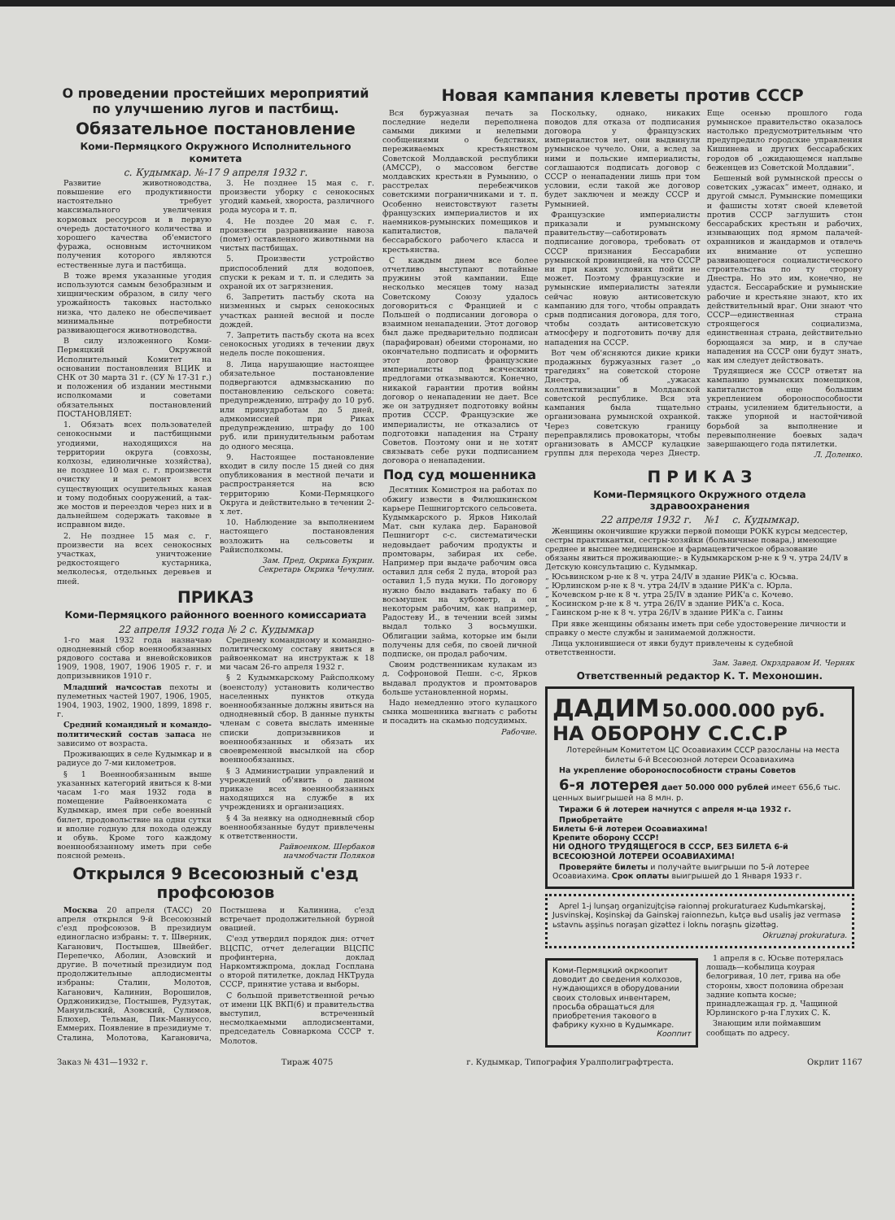О проведении простейших мероприятий по улучшению лугов и пастбищ.
Обязательное постановление
Коми-Пермяцкого Окружного Исполнительного комитета
с. Кудымкар. №-17 9 апреля 1932 г.
Развитие животноводства, повышение его продуктивности настоятельно требует максимального увеличения кормовых рессурсов и в первую очередь достаточного количества и хорошего качества об'емистого фуража, основным источником получения которого являются естественные луга и пастбища.
В тоже время указанные угодия используются самым безобразным и хищническим образом, в силу чего урожайность таковых настолько низка, что далеко не обеспечивает минимальные потребности развивающегося животноводства.
В силу изложенного Коми-Пермяцкий Окружной Исполнительный Комитет на основании постановления ВЦИК и СНК от 30 марта 31 г. (СУ № 17-31 г.) и положения об издании местными исполкомами и советами обязательных постановлений ПОСТАНОВЛЯЕТ:
1. Обязать всех пользователей сенокосными и пастбищными угодиями, находящихся на территории округа (совхозы, колхозы, единоличные хозяйства), не позднее 10 мая с. г. произвести очистку и ремонт всех существующих осушительных канав и тому подобных сооружений, а так-же мостов и переездов через них и в дальнейшем содержать таковые в исправном виде.
2. Не позднее 15 мая с. г. произвести на всех сенокосных участках, уничтожение редкостоящего кустарника, мелколесья, отдельных деревьев и пней.
3. Не позднее 15 мая с. г. произвести уборку с сенокосных угодий камьей, хвороста, различного рода мусора и т. п.
4. Не поздее 20 мая с. г. произвести разравнивание навоза (помет) оставленного животными на чистых пастбищах.
5. Произвести устройство приспособлений для водопоев, спуски к рекам и т. п. и следить за охраной их от загрязнения.
6. Запретить пастьбу скота на низменных и сырых сенокосных участках ранней весной и после дождей.
7. Запретить пастьбу скота на всех сенокосных угодиях в течении двух недель после покошения.
8. Лица нарушающие настоящее обязательное постановление подвергаются адмвзысканию по постановлению сельского совета: предупреждению, штрафу до 10 руб. или принудработам до 5 дней, адмкомиссией при Риках предупреждению, штрафу до 100 руб. или принудительным работам до одного месяца.
9. Настоящее постановление входит в силу после 15 дней со дня опубликования в местной печати и распространяется на всю территорию Коми-Пермяцкого Округа и действительно в течении 2-х лет.
10. Наблюдение за выполнением настоящего постановления возложить на сельсоветы и Райисполкомы.
Зам. Пред, Окрика Букрин.
Секретарь Окрика Чечулин.
ПРИКАЗ
Коми-Пермяцкого районного военного комиссариата
22 апреля 1932 года № 2 с. Кудымкар
1-го мая 1932 года назначаю однодневный сбор военнообязанных рядового состава и вневойсковиков 1909, 1908, 1907, 1906 1905 г. г. и допризывников 1910 г.
Младший начсостав пехоты и пулеметных частей 1907, 1906, 1905, 1904, 1903, 1902, 1900, 1899, 1898 г. г.
Средний командный и командо-политический состав запаса не зависимо от возраста.
Проживающих в селе Кудымкар и в радиусе до 7-ми километров.
§ 1 Военнообязанным выше указанных категорий явиться к 8-ми часам 1-го мая 1932 года в помещение Райвоенкомата с Кудымкар, имея при себе военный билет, продовольствие на одни сутки и вполне годную для похода одежду и обувь. Кроме того каждому военнообязанному иметь при себе поясной ремень.
Среднему командному и командно-политическому составу явиться в райвоенкомат на инструктаж к 18 ми часам 26-го апреля 1932 г.
§ 2 Кудымкарскому Райсполкому (военстолу) установить количество населенных пунктов откуда военнообязанные должны явиться на однодневный сбор. В данные пункты членам с совета выслать именные списки допризывников и военнообязанных и обязать их своевременной высылкой на сбор военнообязанных.
§ 3 Администрации управлений и учреждений об'явить о данном приказе всех военнообязанных находящихся на службе в их учреждениях и организациях.
§ 4 За неявку на однодневный сбор военнообязанные будут привлечены к ответственности.
Райвоенком. Шербаков
начмобчасти Поляков
Открылся 9 Всесоюзный с'езд профсоюзов
Москва 20 апреля (ТАСС) 20 апреля открылся 9-й Всесоюзный с'езд профсоюзов. В президиум единогласно избраны: т. т. Шверник, Каганович, Постышев, Швейбег. Перепечко, Аболин, Азовский и другие. В почетный президиум под продолжительные аплодисменты избраны: Сталин, Молотов, Каганович, Калинин, Ворошилов, Орджоникидзе, Постышев, Рудзутак, Мануильский, Азовский, Сулимов, Блюхер, Тельман, Пик-Маннуссо, Еммерих. Появление в президиуме т. Сталина, Молотова, Кагановича, Постышева и Калинина, с'езд встречает продолжительной бурной овацией.
С'езд утвердил порядок дня: отчет ВЦСПС, отчет делегации ВЦСПС профинтерна, доклад Наркомтяжпрома, доклад Госплана о второй пятилетке, доклад НКТруда СССР, принятие устава и выборы.
С большой приветственной речью от имени ЦК ВКП(б) и правительства выступил, встреченный несмолкаемыми аплодисментами, председатель Совнаркома СССР т. Молотов.
Новая кампания клеветы против СССР
Вся буржуазная печать за последние недели переполнена самыми дикими и нелепыми сообщениями о бедствиях, переживаемых крестьянством Советской Молдавской республики (АМССР), о массовом бегстве молдавских крестьян в Румынию, о расстрелах перебежчиков советскими пограничниками и т. п. Особенно неистовствуют газеты французских империалистов и их наемников-румынских помещиков и капиталистов, палачей бессарабского рабочего класса и крестьянства.
С каждым днем все более отчетливо выступают потайные пружины этой кампании. Еще несколько месяцев тому назад Советскому Союзу удалось договориться с Францией и с Польшей о подписании договора о взаимном ненападении. Этот договор был даже предварительно подписан (парафирован) обеими сторонами, но окончательно подписать и оформить этот договор французские империалисты под всяческими предлогами отказываются. Конечно, никакой гарантии против войны договор о ненападении не дает. Все же он затрудняет подготовку войны против СССР. Французские же империалисты, не отказались от подготовки нападения на Страну Советов. Поэтому они и не хотят связывать себе руки подписанием договора о ненападении.
Поскольку, однако, никаких поводов для отказа от подписания договора у французских империалистов нет, они выдвинули румынское чучело. Они, а вслед за ними и польские империалисты, соглашаются подписать договор с СССР о ненападении лишь при том условии, если такой же договор будет заключен и между СССР и Румынией.
Французские империалисты приказали и румынскому правительству—саботировать подписание договора, требовать от СССР признания Бессарабии румынской провинцией, на что СССР ни при каких условиях пойти не может. Поэтому французские и румынские империалисты затеяли сейчас новую антисоветскую кампанию для того, чтобы оправдать срыв подписания договора, для того, чтобы создать антисоветскую атмосферу и подготовить почву для нападения на СССР.
Вот чем об'ясняются дикие крики продажных буржуазных газет „о трагедиях“ на советской стороне Днестра, об „ужасах коллективизации“ в Молдавской советской республике. Вся эта кампания была тщательно организована румынской охранкой. Через советскую границу переправлялись провокаторы, чтобы организовать в АМССР кулацкие группы для перехода через Днестр. Еще осенью прошлого года румынское правительство оказалось настолько предусмотрительным что предупредило городские управления Кишинева и других бессарабских городов об „ожидающемся наплыве беженцев из Советской Молдавии“.
Бешеный вой румынской прессы о советских „ужасах“ имеет, однако, и другой смысл. Румынские помещики и фашисты хотят своей клеветой против СССР заглушить стон бессарабских крестьян и рабочих, изнывающих под ярмом палачей-охранников и жандармов и отвлечь их внимание от успешно развивающегося социалистического строительства по ту сторону Днестра. Но это им, конечно, не удастся. Бессарабские и румынские рабочие и крестьяне знают, кто их действительный враг. Они знают что СССР—единственная страна строящегося социализма, единственная страна, действительно борющаяся за мир, и в случае нападения на СССР они будут знать, как им следует действовать.
Трудящиеся же СССР ответят на кампанию румынских помещиков, капиталистов еще большим укреплением обороноспособности страны, усилением бдительности, а также упорной и настойчивой борьбой за выполнение и перевыполнение боевых задач завершающего года пятилетки.
Л. Доленко.
Под суд мошенника
Десятник Комистроя на работах по обжигу извести в Филюшкинском карьере Пешнигортского сельсовета. Кудымкарского р. Ярков Николай Мат. сын кулака дер. Барановой Пешнигорт с-с. систематически недовыдает рабочим продукты и промтовары, забирая их себе. Например при выдаче рабочим овса оставил для себя 2 пуда, второй раз оставил 1,5 пуда муки. По договору нужно было выдавать табаку по 6 восьмушек на кубометр, а он некоторым рабочим, как например, Радостеву И., в течении всей зимы выдал только 3 восьмушки. Облигации займа, которые им были получены для себя, по своей личной подписке, он продал рабочим.
Своим родственникам кулакам из д. Софроновой Пешн. с-с, Ярков выдавал продуктов и промтоваров больше установленной нормы.
Надо немедленно этого кулацкого сынка мошенника выгнать с работы и посадить на скамью подсудимых.
Рабочие.
П Р И К А З
Коми-Пермяцкого Окружного отдела здравоохранения
22 апреля 1932 г. №1 с. Кудымкар.
Женщины окончившие кружки первой помощи РОКК курсы медсестер, сестры практикантки, сестры-хозяйки (больничные повара,) имеющие среднее и высшее медицинское и фармацевтическое образование обязаны явиться проживающие:- в Кудымкарском р-не к 9 ч. утра 24/IV в Детскую консультацию с. Кудымкар.
„ Юсьвинском р-не к 8 ч. утра 24/IV в здание РИК'а с. Юсьва.
„ Юрлинском р-не к 8 ч. утра 24/IV в здание РИК'а с. Юрла.
„ Кочевском р-не к 8 ч. утра 25/IV в здание РИК'а с. Кочево.
„ Косинском р-не к 8 ч. утра 26/IV в здание РИК'а с. Коса.
„ Гаинском р-не к 8 ч. утра 26/IV в здание РИК'а с. Гаины
При явке женщины обязаны иметь при себе удостоверение личности и справку о месте службы и занимаемой должности.
Лица уклонившиеся от явки будут привлечены к судебной ответственности.
Зам. Завед. Окрздравом И. Черняк
Ответственный редактор К. Т. Мехоношин.
ДАДИМ 50.000.000 руб.
НА ОБОРОНУ С.С.С.Р
Лотерейным Комитетом ЦС Осоавиахим СССР разосланы на места билеты 6-й Всесоюзной лотереи Осоавиахима
На укрепление обороноспособности страны Советов
6-я лотерея дает 50.000 000 рублей имеет 656,6 тыс. ценных выигрышей на 8 млн. р.
Тиражи 6 й лотереи начнутся с апреля м-ца 1932 г.
Приобретайте
Билеты 6-й лотереи Осоавиахима!
Крепите оборону СССР!
НИ ОДНОГО ТРУДЯЩЕГОСЯ В СССР, БЕЗ БИЛЕТА 6-й ВСЕСОЮЗНОЙ ЛОТЕРЕИ ОСОАВИАХИМА!
Проверяйте билеты и получайте выигрыши по 5-й лотерее Осоавиахима. Срок оплаты выигрышей до 1 Января 1933 г.
Aprel 1-j lunşaŋ organizujtçisə raionnəj prokuraturaez Kudьmkarskəj, Jusvinskəj, Koşinskəj da Gainskəj raionnezьn, kьtçə вьd usaliş jəz vermasə ьstavnь aşşinьs noraşan gizəttez i loknь noraşnь gizəttəg.
Okruƶnəj prokuratura.
Коми-Пермяцкий окркоопит доводит до сведения колхозов, нуждающихся в оборудовании своих столовых инвентарем, просьба обращаться для приобретения такового в фабрику кухню в Кудымкаре.
Кооппит
1 апреля в с. Юсьве потерялась лошадь—кобылица коурая белогривая, 10 лет, грива на обе стороны, хвост половина обрезан задние копыта косые; принадлежащая гр. д. Чащиной Юрлинского р-на Глухих С. К.
Знающим или поймавшим сообщать по адресу.
Заказ № 431—1932 г. Тираж 4075 г. Кудымкар, Типография Уралполиграфтреста. Окрлит 1167